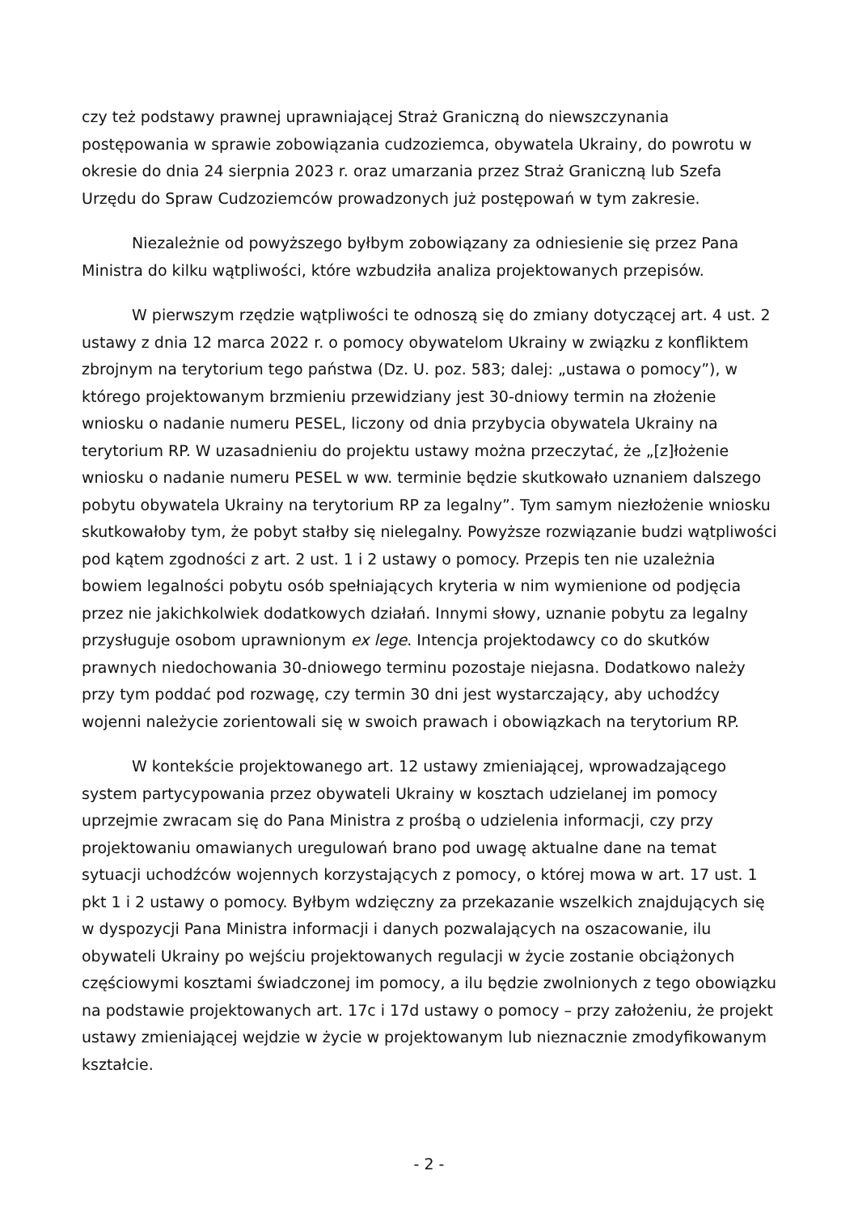czy też podstawy prawnej uprawniającej Straż Graniczną do niewszczynania postępowania w sprawie zobowiązania cudzoziemca, obywatela Ukrainy, do powrotu w okresie do dnia 24 sierpnia 2023 r. oraz umarzania przez Straż Graniczną lub Szefa Urzędu do Spraw Cudzoziemców prowadzonych już postępowań w tym zakresie.
Niezależnie od powyższego byłbym zobowiązany za odniesienie się przez Pana Ministra do kilku wątpliwości, które wzbudziła analiza projektowanych przepisów.
W pierwszym rzędzie wątpliwości te odnoszą się do zmiany dotyczącej art. 4 ust. 2 ustawy z dnia 12 marca 2022 r. o pomocy obywatelom Ukrainy w związku z konfliktem zbrojnym na terytorium tego państwa (Dz. U. poz. 583; dalej: „ustawa o pomocy”), w którego projektowanym brzmieniu przewidziany jest 30-dniowy termin na złożenie wniosku o nadanie numeru PESEL, liczony od dnia przybycia obywatela Ukrainy na terytorium RP. W uzasadnieniu do projektu ustawy można przeczytać, że „[z]łożenie wniosku o nadanie numeru PESEL w ww. terminie będzie skutkowało uznaniem dalszego pobytu obywatela Ukrainy na terytorium RP za legalny”. Tym samym niezłożenie wniosku skutkowałoby tym, że pobyt stałby się nielegalny. Powyższe rozwiązanie budzi wątpliwości pod kątem zgodności z art. 2 ust. 1 i 2 ustawy o pomocy. Przepis ten nie uzależnia bowiem legalności pobytu osób spełniających kryteria w nim wymienione od podjęcia przez nie jakichkolwiek dodatkowych działań. Innymi słowy, uznanie pobytu za legalny przysługuje osobom uprawnionym ex lege. Intencja projektodawcy co do skutków prawnych niedochowania 30-dniowego terminu pozostaje niejasna. Dodatkowo należy przy tym poddać pod rozwagę, czy termin 30 dni jest wystarczający, aby uchodźcy wojenni należycie zorientowali się w swoich prawach i obowiązkach na terytorium RP.
W kontekście projektowanego art. 12 ustawy zmieniającej, wprowadzającego system partycypowania przez obywateli Ukrainy w kosztach udzielanej im pomocy uprzejmie zwracam się do Pana Ministra z prośbą o udzielenia informacji, czy przy projektowaniu omawianych uregulowań brano pod uwagę aktualne dane na temat sytuacji uchodźców wojennych korzystających z pomocy, o której mowa w art. 17 ust. 1 pkt 1 i 2 ustawy o pomocy. Byłbym wdzięczny za przekazanie wszelkich znajdujących się w dyspozycji Pana Ministra informacji i danych pozwalających na oszacowanie, ilu obywateli Ukrainy po wejściu projektowanych regulacji w życie zostanie obciążonych częściowymi kosztami świadczonej im pomocy, a ilu będzie zwolnionych z tego obowiązku na podstawie projektowanych art. 17c i 17d ustawy o pomocy – przy założeniu, że projekt ustawy zmieniającej wejdzie w życie w projektowanym lub nieznacznie zmodyfikowanym kształcie.
- 2 -